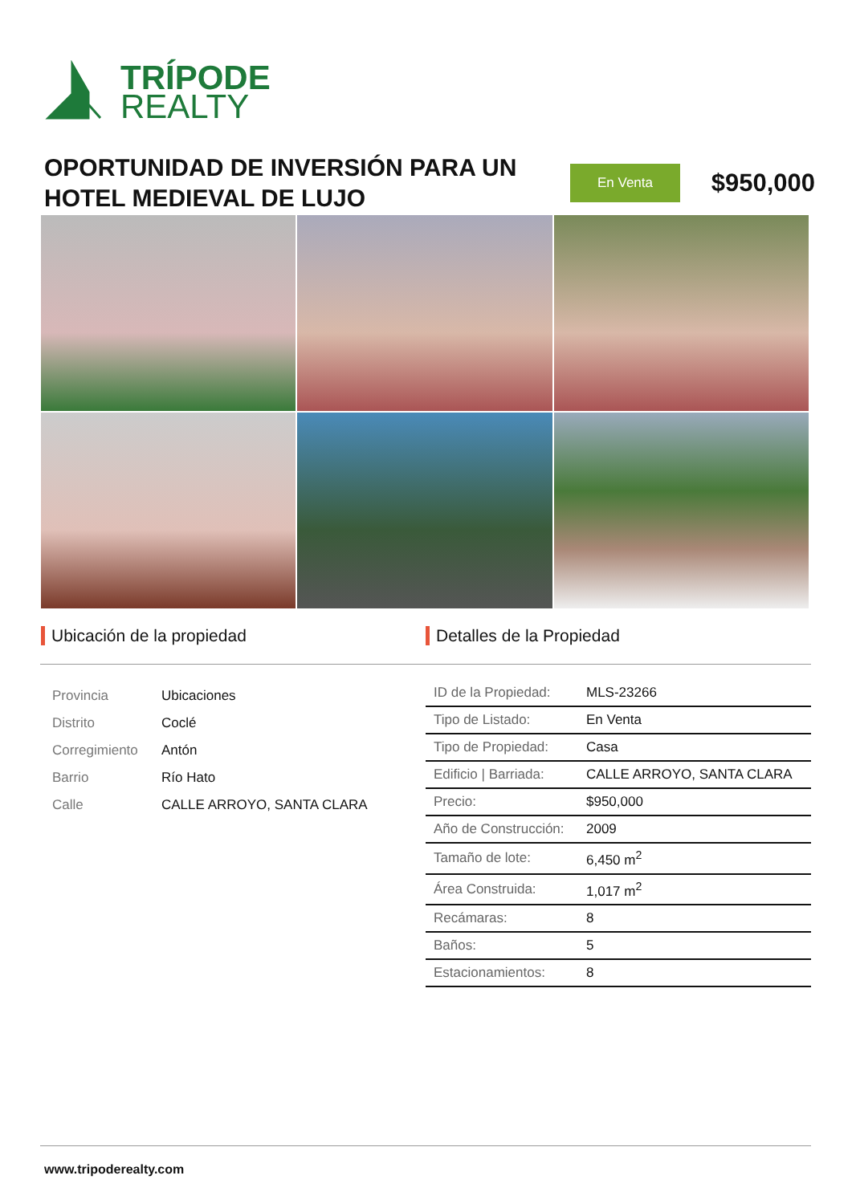TRÍPODE
REALTY
OPORTUNIDAD DE INVERSIÓN PARA UN HOTEL MEDIEVAL DE LUJO
En Venta
$950,000
Ubicación de la propiedad Detalles de la Propiedad
| Provincia | Ubicaciones |
| Distrito | Coclé |
| Corregimiento | Antón |
| Barrio | Río Hato |
| Calle | CALLE ARROYO, SANTA CLARA |
| ID de la Propiedad: | MLS-23266 |
| Tipo de Listado: | En Venta |
| Tipo de Propiedad: | Casa |
| Edificio / Barriada: | CALLE ARROYO, SANTA CLARA |
| Precio: | $950,000 |
| Año de Construcción: | 2009 |
| Tamaño de lote: | 6,450 m<sup>2</sup> |
| Área Construida: | 1,017 m<sup>2</sup> |
| Recámaras: | 8 |
| Baños: | 5 |
| Estacionamientos: | 8 |
www.tripoderealty.com